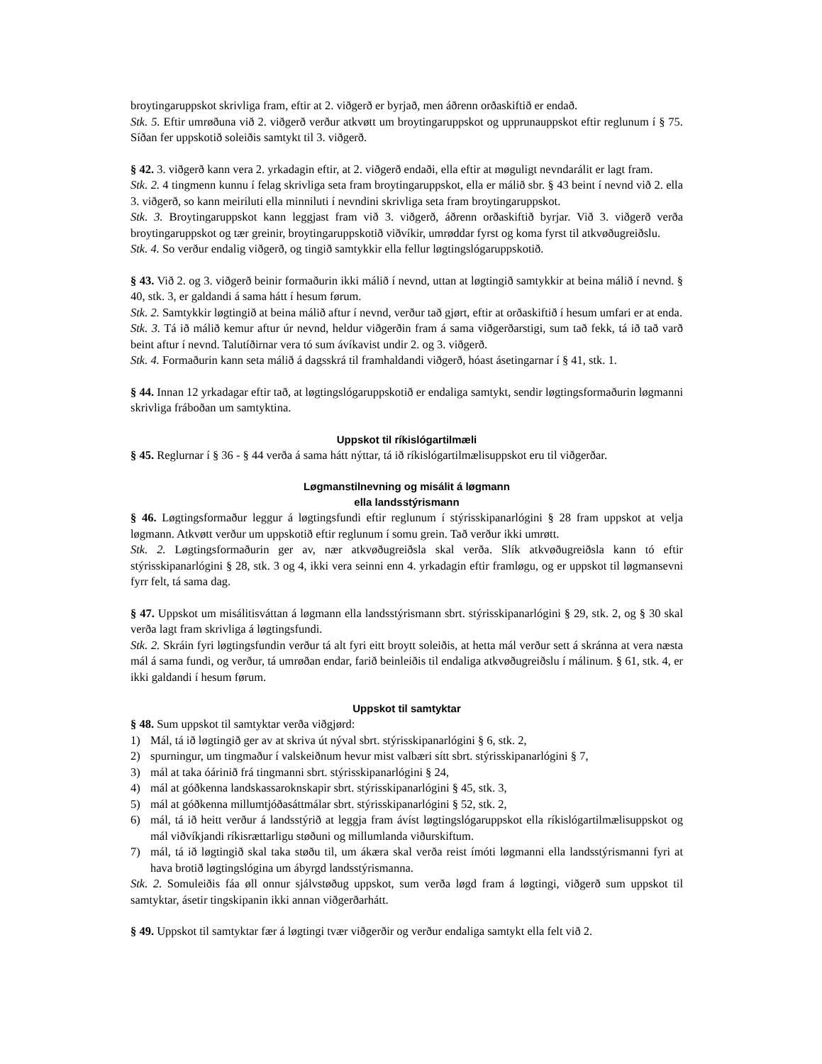broytingaruppskot skrivliga fram, eftir at 2. viðgerð er byrjað, men áðrenn orðaskiftið er endað.
Stk. 5. Eftir umrøðuna við 2. viðgerð verður atkvøtt um broytingaruppskot og upprunauppskot eftir reglunum í § 75. Síðan fer uppskotið soleiðis samtykt til 3. viðgerð.
§ 42. 3. viðgerð kann vera 2. yrkadagin eftir, at 2. viðgerð endaði, ella eftir at møguligt nevndarálit er lagt fram.
Stk. 2. 4 tingmenn kunnu í felag skrivliga seta fram broytingaruppskot, ella er málið sbr. § 43 beint í nevnd við 2. ella 3. viðgerð, so kann meiriluti ella minniluti í nevndini skrivliga seta fram broytingaruppskot.
Stk. 3. Broytingaruppskot kann leggjast fram við 3. viðgerð, áðrenn orðaskiftið byrjar. Við 3. viðgerð verða broytingaruppskot og tær greinir, broytingaruppskotið viðvíkir, umrøddar fyrst og koma fyrst til atkvøðugreiðslu.
Stk. 4. So verður endalig viðgerð, og tingið samtykkir ella fellur løgtingslógaruppskotið.
§ 43. Við 2. og 3. viðgerð beinir formaðurin ikki málið í nevnd, uttan at løgtingið samtykkir at beina málið í nevnd. § 40, stk. 3, er galdandi á sama hátt í hesum førum.
Stk. 2. Samtykkir løgtingið at beina málið aftur í nevnd, verður tað gjørt, eftir at orðaskiftið í hesum umfari er at enda.
Stk. 3. Tá ið málið kemur aftur úr nevnd, heldur viðgerðin fram á sama viðgerðarstigi, sum tað fekk, tá ið tað varð beint aftur í nevnd. Talutíðirnar vera tó sum ávíkavist undir 2. og 3. viðgerð.
Stk. 4. Formaðurin kann seta málið á dagsskrá til framhaldandi viðgerð, hóast ásetingarnar í § 41, stk. 1.
§ 44. Innan 12 yrkadagar eftir tað, at løgtingslógaruppskotið er endaliga samtykt, sendir løgtingsformaðurin løgmanni skrivliga fráboðan um samtyktina.
Uppskot til ríkislógartilmæli
§ 45. Reglurnar í § 36 - § 44 verða á sama hátt nýttar, tá ið ríkislógartilmælisuppskot eru til viðgerðar.
Løgmanstilnevning og misálit á løgmann
ella landsstýrismann
§ 46. Løgtingsformaður leggur á løgtingsfundi eftir reglunum í stýrisskipanarlógini § 28 fram uppskot at velja løgmann. Atkvøtt verður um uppskotið eftir reglunum í somu grein. Tað verður ikki umrøtt.
Stk. 2. Løgtingsformaðurin ger av, nær atkvøðugreiðsla skal verða. Slík atkvøðugreiðsla kann tó eftir stýrisskipanarlógini § 28, stk. 3 og 4, ikki vera seinni enn 4. yrkadagin eftir framløgu, og er uppskot til løgmansevni fyrr felt, tá sama dag.
§ 47. Uppskot um misálitisváttan á løgmann ella landsstýrismann sbrt. stýrisskipanarlógini § 29, stk. 2, og § 30 skal verða lagt fram skrivliga á løgtingsfundi.
Stk. 2. Skráin fyri løgtingsfundin verður tá alt fyri eitt broytt soleiðis, at hetta mál verður sett á skránna at vera næsta mál á sama fundi, og verður, tá umrøðan endar, farið beinleiðis til endaliga atkvøðugreiðslu í málinum. § 61, stk. 4, er ikki galdandi í hesum førum.
Uppskot til samtyktar
§ 48. Sum uppskot til samtyktar verða viðgjørd:
1) Mál, tá ið løgtingið ger av at skriva út nýval sbrt. stýrisskipanarlógini § 6, stk. 2,
2) spurningur, um tingmaður í valskeiðnum hevur mist valbæri sítt sbrt. stýrisskipanarlógini § 7,
3) mál at taka óárinið frá tingmanni sbrt. stýrisskipanarlógini § 24,
4) mál at góðkenna landskassaroknskapir sbrt. stýrisskipanarlógini § 45, stk. 3,
5) mál at góðkenna millumtjóðasáttmálar sbrt. stýrisskipanarlógini § 52, stk. 2,
6) mál, tá ið heitt verður á landsstýrið at leggja fram ávíst løgtingslógaruppskot ella ríkislógartilmælisuppskot og mál viðvíkjandi ríkisrættarligu støðuni og millumlanda viðurskiftum.
7) mál, tá ið løgtingið skal taka støðu til, um ákæra skal verða reist ímóti løgmanni ella landsstýrismanni fyri at hava brotið løgtingslógina um ábyrgd landsstýrismanna.
Stk. 2. Somuleiðis fáa øll onnur sjálvstøðug uppskot, sum verða løgd fram á løgtingi, viðgerð sum uppskot til samtyktar, ásetir tingskipanin ikki annan viðgerðarhátt.
§ 49. Uppskot til samtyktar fær á løgtingi tvær viðgerðir og verður endaliga samtykt ella felt við 2.